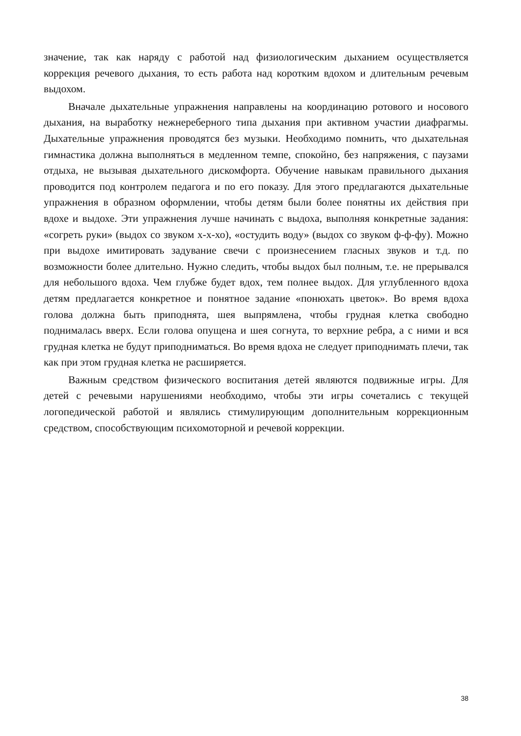значение, так как наряду с работой над физиологическим дыханием осуществляется коррекция речевого дыхания, то есть работа над коротким вдохом и длительным речевым выдохом.
Вначале дыхательные упражнения направлены на координацию ротового и носового дыхания, на выработку нежнереберного типа дыхания при активном участии диафрагмы. Дыхательные упражнения проводятся без музыки. Необходимо помнить, что дыхательная гимнастика должна выполняться в медленном темпе, спокойно, без напряжения, с паузами отдыха, не вызывая дыхательного дискомфорта. Обучение навыкам правильного дыхания проводится под контролем педагога и по его показу. Для этого предлагаются дыхательные упражнения в образном оформлении, чтобы детям были более понятны их действия при вдохе и выдохе. Эти упражнения лучше начинать с выдоха, выполняя конкретные задания: «согреть руки» (выдох со звуком х-х-хо), «остудить воду» (выдох со звуком ф-ф-фу). Можно при выдохе имитировать задувание свечи с произнесением гласных звуков и т.д. по возможности более длительно. Нужно следить, чтобы выдох был полным, т.е. не прерывался для небольшого вдоха. Чем глубже будет вдох, тем полнее выдох. Для углубленного вдоха детям предлагается конкретное и понятное задание «понюхать цветок». Во время вдоха голова должна быть приподнята, шея выпрямлена, чтобы грудная клетка свободно поднималась вверх. Если голова опущена и шея согнута, то верхние ребра, а с ними и вся грудная клетка не будут приподниматься. Во время вдоха не следует приподнимать плечи, так как при этом грудная клетка не расширяется.
Важным средством физического воспитания детей являются подвижные игры. Для детей с речевыми нарушениями необходимо, чтобы эти игры сочетались с текущей логопедической работой и являлись стимулирующим дополнительным коррекционным средством, способствующим психомоторной и речевой коррекции.
38